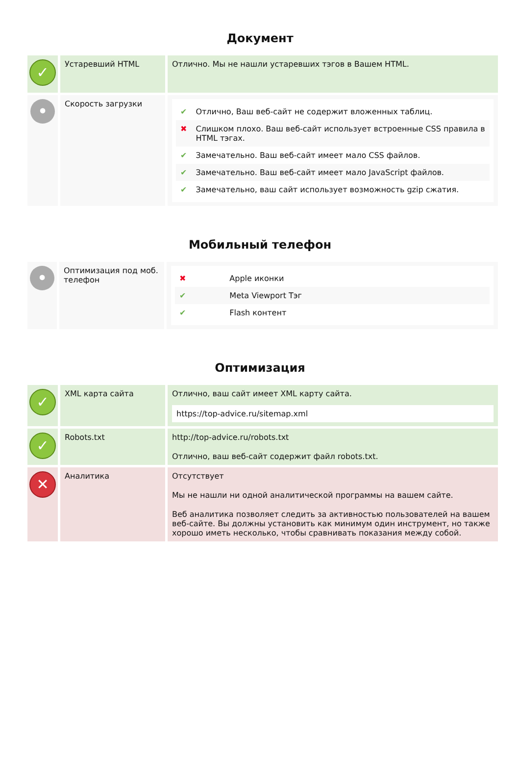Документ
| ✓ | Устаревший HTML | Отлично. Мы не нашли устаревших тэгов в Вашем HTML. |
| • | Скорость загрузки | / ✔ / Отлично, Ваш веб-сайт не содержит вложенных таблиц. / / ✖ / Слишком плохо. Ваш веб-сайт использует встроенные CSS правила в HTML тэгах. / / ✔ / Замечательно. Ваш веб-сайт имеет мало CSS файлов. / / ✔ / Замечательно. Ваш веб-сайт имеет мало JavaScript файлов. / / ✔ / Замечательно, ваш сайт использует возможность gzip сжатия. / |
Мобильный телефон
| • | Оптимизация под моб. телефон | / ✖ / Apple иконки / / ✔ / Meta Viewport Тэг / / ✔ / Flash контент / |
Оптимизация
| ✓ | XML карта сайта | Отлично, ваш сайт имеет XML карту сайта. https://top-advice.ru/sitemap.xml |
| ✓ | Robots.txt | http://top-advice.ru/robots.txt Отлично, ваш веб-сайт содержит файл robots.txt. |
| ✕ | Аналитика | Отсутствует Мы не нашли ни одной аналитической программы на вашем сайте. Веб аналитика позволяет следить за активностью пользователей на вашем веб-сайте. Вы должны установить как минимум один инструмент, но также хорошо иметь несколько, чтобы сравнивать показания между собой. |